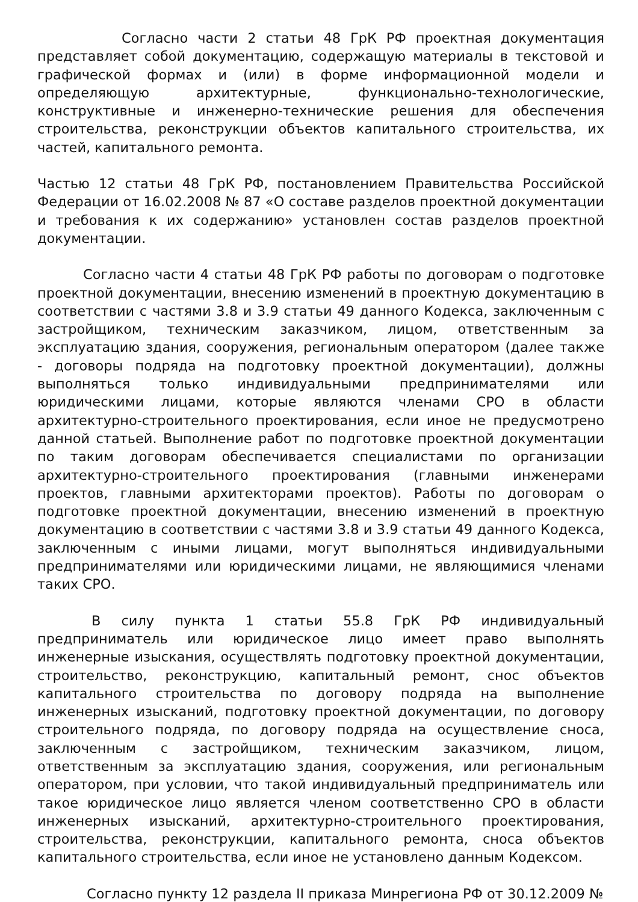Согласно части 2 статьи 48 ГрК РФ проектная документация представляет собой документацию, содержащую материалы в текстовой и графической формах и (или) в форме информационной модели и определяющую архитектурные, функционально-технологические, конструктивные и инженерно-технические решения для обеспечения строительства, реконструкции объектов капитального строительства, их частей, капитального ремонта.
Частью 12 статьи 48 ГрК РФ, постановлением Правительства Российской Федерации от 16.02.2008 № 87 «О составе разделов проектной документации и требования к их содержанию» установлен состав разделов проектной документации.
Согласно части 4 статьи 48 ГрК РФ работы по договорам о подготовке проектной документации, внесению изменений в проектную документацию в соответствии с частями 3.8 и 3.9 статьи 49 данного Кодекса, заключенным с застройщиком, техническим заказчиком, лицом, ответственным за эксплуатацию здания, сооружения, региональным оператором (далее также - договоры подряда на подготовку проектной документации), должны выполняться только индивидуальными предпринимателями или юридическими лицами, которые являются членами СРО в области архитектурно-строительного проектирования, если иное не предусмотрено данной статьей. Выполнение работ по подготовке проектной документации по таким договорам обеспечивается специалистами по организации архитектурно-строительного проектирования (главными инженерами проектов, главными архитекторами проектов). Работы по договорам о подготовке проектной документации, внесению изменений в проектную документацию в соответствии с частями 3.8 и 3.9 статьи 49 данного Кодекса, заключенным с иными лицами, могут выполняться индивидуальными предпринимателями или юридическими лицами, не являющимися членами таких СРО.
В силу пункта 1 статьи 55.8 ГрК РФ индивидуальный предприниматель или юридическое лицо имеет право выполнять инженерные изыскания, осуществлять подготовку проектной документации, строительство, реконструкцию, капитальный ремонт, снос объектов капитального строительства по договору подряда на выполнение инженерных изысканий, подготовку проектной документации, по договору строительного подряда, по договору подряда на осуществление сноса, заключенным с застройщиком, техническим заказчиком, лицом, ответственным за эксплуатацию здания, сооружения, или региональным оператором, при условии, что такой индивидуальный предприниматель или такое юридическое лицо является членом соответственно СРО в области инженерных изысканий, архитектурно-строительного проектирования, строительства, реконструкции, капитального ремонта, сноса объектов капитального строительства, если иное не установлено данным Кодексом.
Согласно пункту 12 раздела II приказа Минрегиона РФ от 30.12.2009 №